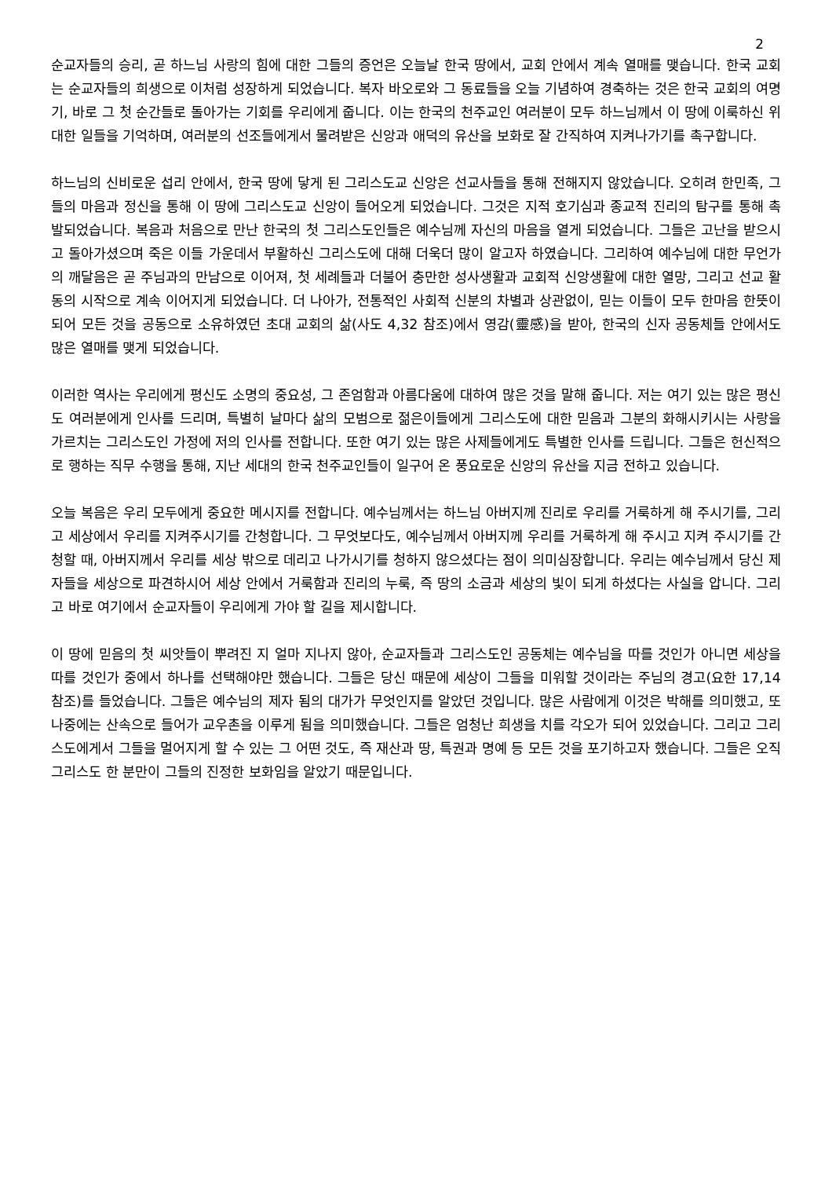2
순교자들의 승리, 곧 하느님 사랑의 힘에 대한 그들의 증언은 오늘날 한국 땅에서, 교회 안에서 계속 열매를 맺습니다. 한국 교회는 순교자들의 희생으로 이처럼 성장하게 되었습니다. 복자 바오로와 그 동료들을 오늘 기념하여 경축하는 것은 한국 교회의 여명기, 바로 그 첫 순간들로 돌아가는 기회를 우리에게 줍니다. 이는 한국의 천주교인 여러분이 모두 하느님께서 이 땅에 이룩하신 위대한 일들을 기억하며, 여러분의 선조들에게서 물려받은 신앙과 애덕의 유산을 보화로 잘 간직하여 지켜나가기를 촉구합니다.
하느님의 신비로운 섭리 안에서, 한국 땅에 닿게 된 그리스도교 신앙은 선교사들을 통해 전해지지 않았습니다. 오히려 한민족, 그들의 마음과 정신을 통해 이 땅에 그리스도교 신앙이 들어오게 되었습니다. 그것은 지적 호기심과 종교적 진리의 탐구를 통해 촉발되었습니다. 복음과 처음으로 만난 한국의 첫 그리스도인들은 예수님께 자신의 마음을 열게 되었습니다. 그들은 고난을 받으시고 돌아가셨으며 죽은 이들 가운데서 부활하신 그리스도에 대해 더욱더 많이 알고자 하였습니다. 그리하여 예수님에 대한 무언가의 깨달음은 곧 주님과의 만남으로 이어져, 첫 세례들과 더불어 충만한 성사생활과 교회적 신앙생활에 대한 열망, 그리고 선교 활동의 시작으로 계속 이어지게 되었습니다. 더 나아가, 전통적인 사회적 신분의 차별과 상관없이, 믿는 이들이 모두 한마음 한뜻이 되어 모든 것을 공동으로 소유하였던 초대 교회의 삶(사도 4,32 참조)에서 영감(靈感)을 받아, 한국의 신자 공동체들 안에서도 많은 열매를 맺게 되었습니다.
이러한 역사는 우리에게 평신도 소명의 중요성, 그 존엄함과 아름다움에 대하여 많은 것을 말해 줍니다. 저는 여기 있는 많은 평신도 여러분에게 인사를 드리며, 특별히 날마다 삶의 모범으로 젊은이들에게 그리스도에 대한 믿음과 그분의 화해시키시는 사랑을 가르치는 그리스도인 가정에 저의 인사를 전합니다. 또한 여기 있는 많은 사제들에게도 특별한 인사를 드립니다. 그들은 헌신적으로 행하는 직무 수행을 통해, 지난 세대의 한국 천주교인들이 일구어 온 풍요로운 신앙의 유산을 지금 전하고 있습니다.
오늘 복음은 우리 모두에게 중요한 메시지를 전합니다. 예수님께서는 하느님 아버지께 진리로 우리를 거룩하게 해 주시기를, 그리고 세상에서 우리를 지켜주시기를 간청합니다. 그 무엇보다도, 예수님께서 아버지께 우리를 거룩하게 해 주시고 지켜 주시기를 간청할 때, 아버지께서 우리를 세상 밖으로 데리고 나가시기를 청하지 않으셨다는 점이 의미심장합니다. 우리는 예수님께서 당신 제자들을 세상으로 파견하시어 세상 안에서 거룩함과 진리의 누룩, 즉 땅의 소금과 세상의 빛이 되게 하셨다는 사실을 압니다. 그리고 바로 여기에서 순교자들이 우리에게 가야 할 길을 제시합니다.
이 땅에 믿음의 첫 씨앗들이 뿌려진 지 얼마 지나지 않아, 순교자들과 그리스도인 공동체는 예수님을 따를 것인가 아니면 세상을 따를 것인가 중에서 하나를 선택해야만 했습니다. 그들은 당신 때문에 세상이 그들을 미워할 것이라는 주님의 경고(요한 17,14 참조)를 들었습니다. 그들은 예수님의 제자 됨의 대가가 무엇인지를 알았던 것입니다. 많은 사람에게 이것은 박해를 의미했고, 또 나중에는 산속으로 들어가 교우촌을 이루게 됨을 의미했습니다. 그들은 엄청난 희생을 치를 각오가 되어 있었습니다. 그리고 그리스도에게서 그들을 멀어지게 할 수 있는 그 어떤 것도, 즉 재산과 땅, 특권과 명예 등 모든 것을 포기하고자 했습니다. 그들은 오직 그리스도 한 분만이 그들의 진정한 보화임을 알았기 때문입니다.